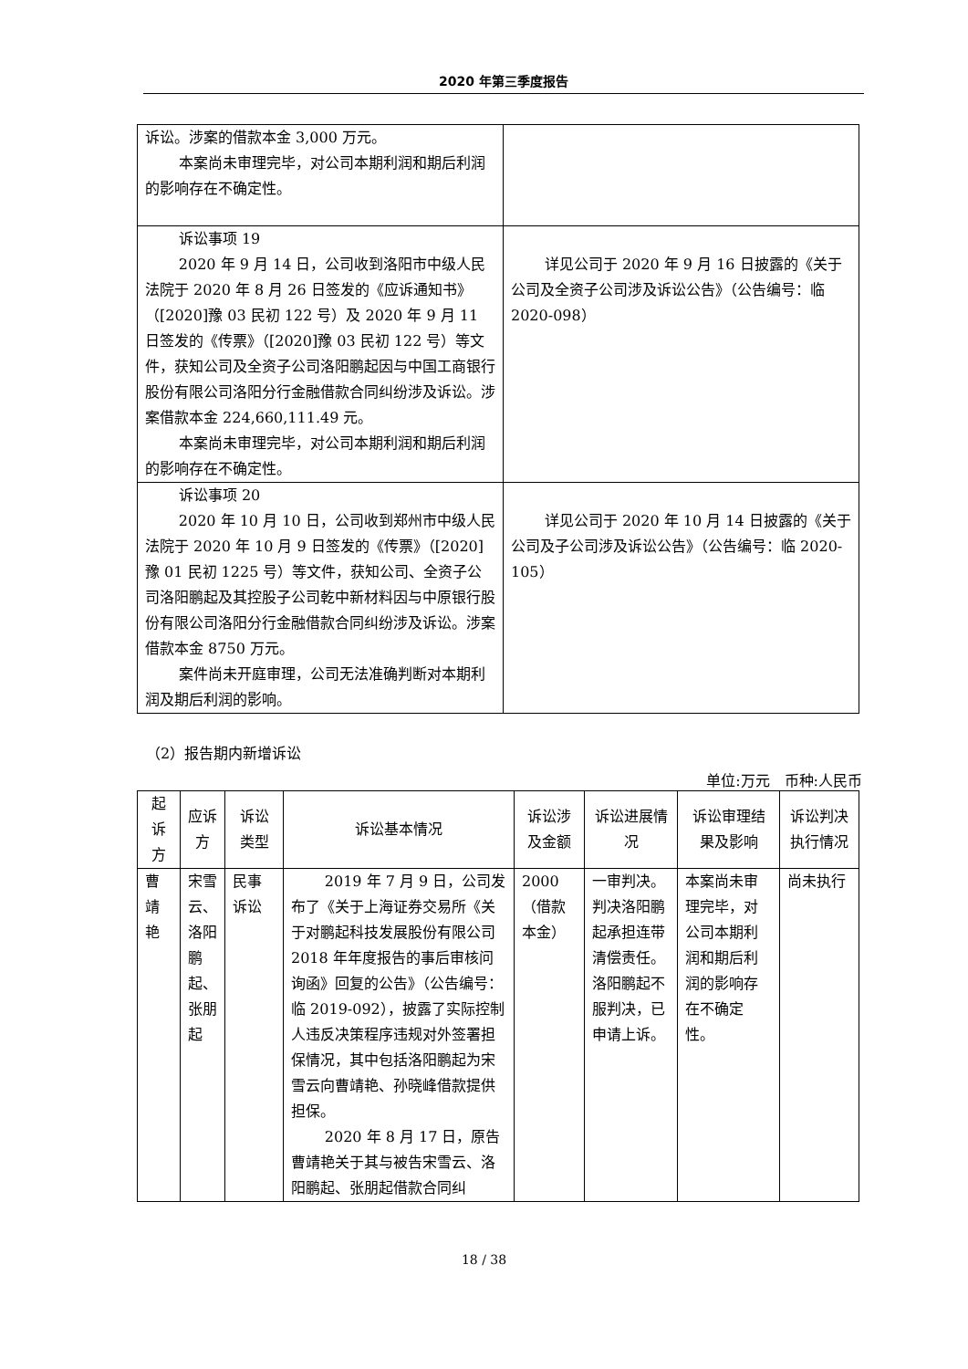2020 年第三季度报告
| 诉讼。涉案的借款本金 3,000 万元。 本案尚未审理完毕，对公司本期利润和期后利润的影响存在不确定性。 | |
| 诉讼事项 19 2020 年 9 月 14 日，公司收到洛阳市中级人民法院于 2020 年 8 月 26 日签发的《应诉通知书》（[2020]豫 03 民初 122 号）及 2020 年 9 月 11 日签发的《传票》（[2020]豫 03 民初 122 号）等文件，获知公司及全资子公司洛阳鹏起因与中国工商银行股份有限公司洛阳分行金融借款合同纠纷涉及诉讼。涉案借款本金 224,660,111.49 元。 本案尚未审理完毕，对公司本期利润和期后利润的影响存在不确定性。 | 详见公司于 2020 年 9 月 16 日披露的《关于公司及全资子公司涉及诉讼公告》（公告编号：临 2020-098） |
| 诉讼事项 20 2020 年 10 月 10 日，公司收到郑州市中级人民法院于 2020 年 10 月 9 日签发的《传票》（[2020]豫 01 民初 1225 号）等文件，获知公司、全资子公司洛阳鹏起及其控股子公司乾中新材料因与中原银行股份有限公司洛阳分行金融借款合同纠纷涉及诉讼。涉案借款本金 8750 万元。 案件尚未开庭审理，公司无法准确判断对本期利润及期后利润的影响。 | 详见公司于 2020 年 10 月 14 日披露的《关于公司及子公司涉及诉讼公告》（公告编号：临 2020-105） |
（2）报告期内新增诉讼
单位:万元　币种:人民币
| 起诉方 | 应诉方 | 诉讼类型 | 诉讼基本情况 | 诉讼涉及金额 | 诉讼进展情况 | 诉讼审理结果及影响 | 诉讼判决执行情况 |
| --- | --- | --- | --- | --- | --- | --- | --- |
| 曹靖艳 | 宋雪云、洛阳鹏起、张朋起 | 民事诉讼 | 2019 年 7 月 9 日，公司发布了《关于上海证券交易所《关于对鹏起科技发展股份有限公司 2018 年年度报告的事后审核问询函》回复的公告》（公告编号：临 2019-092），披露了实际控制人违反决策程序违规对外签署担保情况，其中包括洛阳鹏起为宋雪云向曹靖艳、孙晓峰借款提供担保。 2020 年 8 月 17 日，原告曹靖艳关于其与被告宋雪云、洛阳鹏起、张朋起借款合同纠 | 2000（借款本金） | 一审判决。判决洛阳鹏起承担连带清偿责任。洛阳鹏起不服判决，已申请上诉。 | 本案尚未审理完毕，对公司本期利润和期后利润的影响存在不确定性。 | 尚未执行 |
18 / 38